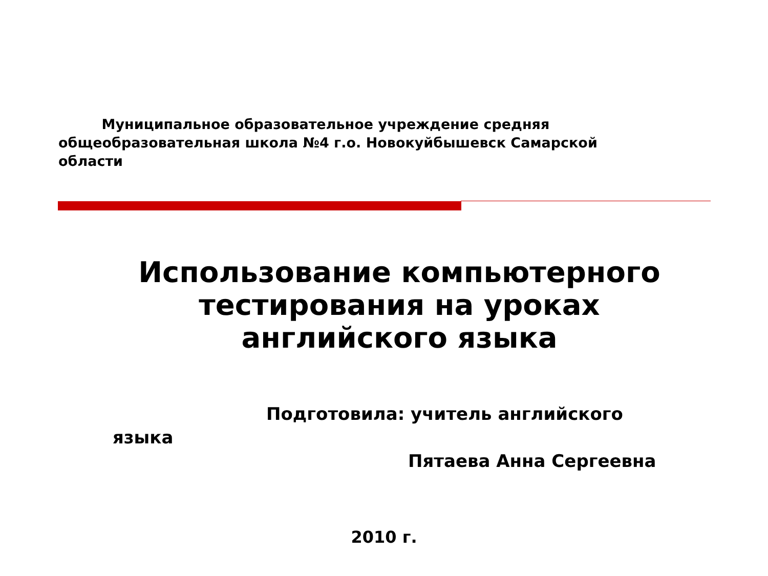Муниципальное образовательное учреждение средняя общеобразовательная школа №4 г.о. Новокуйбышевск Самарской области
Использование компьютерного тестирования на уроках английского языка
Подготовила: учитель английского
языка
Пятаева Анна Сергеевна
2010 г.